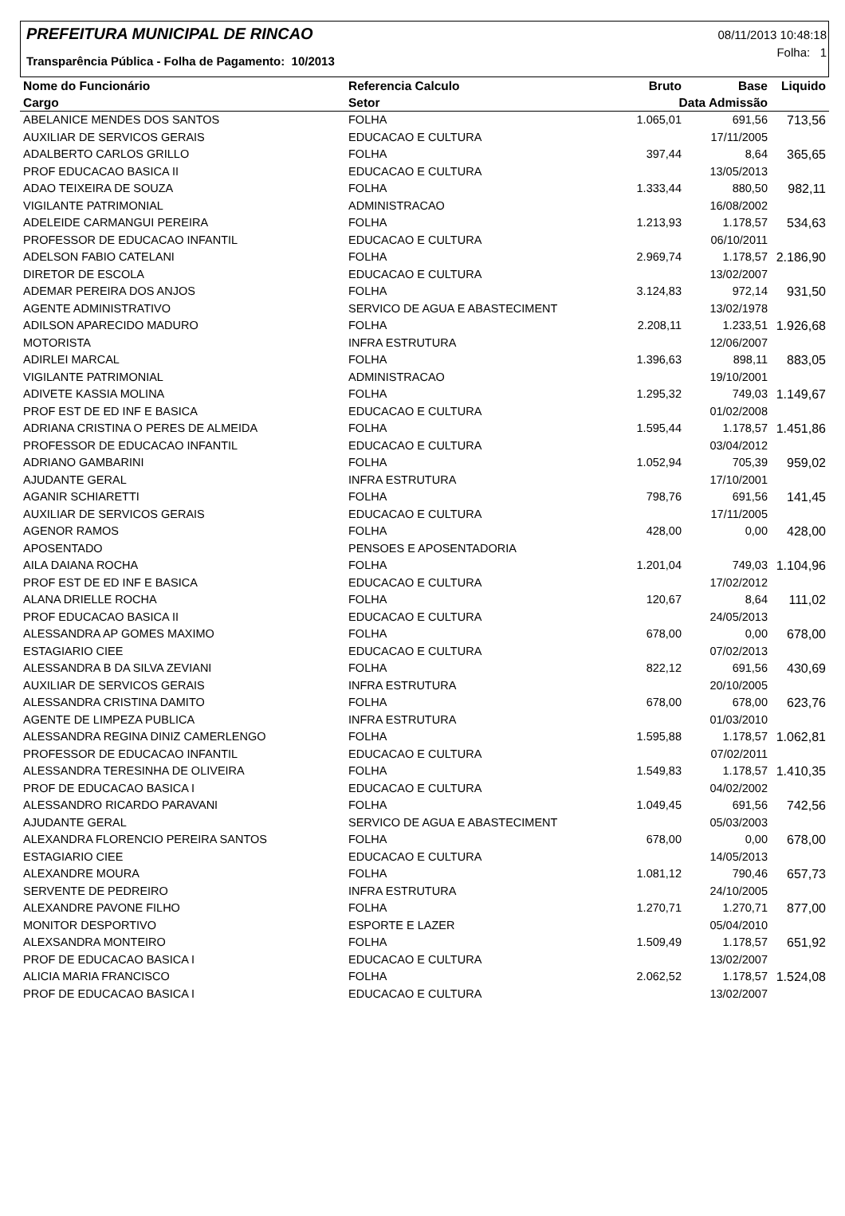PREFEITURA MUNICIPAL DE RINCAO
Transparência Pública - Folha de Pagamento: 10/2013
08/11/2013 10:48:18
Folha: 1
| Nome do Funcionário | Referencia Calculo | Bruto | Base | Liquido |
| --- | --- | --- | --- | --- |
| Cargo | Setor | Data Admissão | | |
| ABELANICE MENDES DOS SANTOS | FOLHA | 1.065,01 | 691,56 | 713,56 |
| AUXILIAR DE SERVICOS GERAIS | EDUCACAO E CULTURA | | 17/11/2005 | |
| ADALBERTO CARLOS GRILLO | FOLHA | 397,44 | 8,64 | 365,65 |
| PROF EDUCACAO BASICA II | EDUCACAO E CULTURA | | 13/05/2013 | |
| ADAO TEIXEIRA DE SOUZA | FOLHA | 1.333,44 | 880,50 | 982,11 |
| VIGILANTE PATRIMONIAL | ADMINISTRACAO | | 16/08/2002 | |
| ADELEIDE CARMANGUI PEREIRA | FOLHA | 1.213,93 | 1.178,57 | 534,63 |
| PROFESSOR DE EDUCACAO INFANTIL | EDUCACAO E CULTURA | | 06/10/2011 | |
| ADELSON FABIO CATELANI | FOLHA | 2.969,74 | 1.178,57 | 2.186,90 |
| DIRETOR DE ESCOLA | EDUCACAO E CULTURA | | 13/02/2007 | |
| ADEMAR PEREIRA DOS ANJOS | FOLHA | 3.124,83 | 972,14 | 931,50 |
| AGENTE ADMINISTRATIVO | SERVICO DE AGUA E ABASTECIMENT | | 13/02/1978 | |
| ADILSON APARECIDO MADURO | FOLHA | 2.208,11 | 1.233,51 | 1.926,68 |
| MOTORISTA | INFRA ESTRUTURA | | 12/06/2007 | |
| ADIRLEI MARCAL | FOLHA | 1.396,63 | 898,11 | 883,05 |
| VIGILANTE PATRIMONIAL | ADMINISTRACAO | | 19/10/2001 | |
| ADIVETE KASSIA MOLINA | FOLHA | 1.295,32 | 749,03 | 1.149,67 |
| PROF EST DE ED INF E BASICA | EDUCACAO E CULTURA | | 01/02/2008 | |
| ADRIANA CRISTINA O PERES DE ALMEIDA | FOLHA | 1.595,44 | 1.178,57 | 1.451,86 |
| PROFESSOR DE EDUCACAO INFANTIL | EDUCACAO E CULTURA | | 03/04/2012 | |
| ADRIANO GAMBARINI | FOLHA | 1.052,94 | 705,39 | 959,02 |
| AJUDANTE GERAL | INFRA ESTRUTURA | | 17/10/2001 | |
| AGANIR SCHIARETTI | FOLHA | 798,76 | 691,56 | 141,45 |
| AUXILIAR DE SERVICOS GERAIS | EDUCACAO E CULTURA | | 17/11/2005 | |
| AGENOR RAMOS | FOLHA | 428,00 | 0,00 | 428,00 |
| APOSENTADO | PENSOES E APOSENTADORIA | | | |
| AILA DAIANA ROCHA | FOLHA | 1.201,04 | 749,03 | 1.104,96 |
| PROF EST DE ED INF E BASICA | EDUCACAO E CULTURA | | 17/02/2012 | |
| ALANA DRIELLE ROCHA | FOLHA | 120,67 | 8,64 | 111,02 |
| PROF EDUCACAO BASICA II | EDUCACAO E CULTURA | | 24/05/2013 | |
| ALESSANDRA AP GOMES MAXIMO | FOLHA | 678,00 | 0,00 | 678,00 |
| ESTAGIARIO CIEE | EDUCACAO E CULTURA | | 07/02/2013 | |
| ALESSANDRA B DA SILVA ZEVIANI | FOLHA | 822,12 | 691,56 | 430,69 |
| AUXILIAR DE SERVICOS GERAIS | INFRA ESTRUTURA | | 20/10/2005 | |
| ALESSANDRA CRISTINA DAMITO | FOLHA | 678,00 | 678,00 | 623,76 |
| AGENTE DE LIMPEZA PUBLICA | INFRA ESTRUTURA | | 01/03/2010 | |
| ALESSANDRA REGINA DINIZ CAMERLENGO | FOLHA | 1.595,88 | 1.178,57 | 1.062,81 |
| PROFESSOR DE EDUCACAO INFANTIL | EDUCACAO E CULTURA | | 07/02/2011 | |
| ALESSANDRA TERESINHA DE OLIVEIRA | FOLHA | 1.549,83 | 1.178,57 | 1.410,35 |
| PROF DE EDUCACAO BASICA I | EDUCACAO E CULTURA | | 04/02/2002 | |
| ALESSANDRO RICARDO PARAVANI | FOLHA | 1.049,45 | 691,56 | 742,56 |
| AJUDANTE GERAL | SERVICO DE AGUA E ABASTECIMENT | | 05/03/2003 | |
| ALEXANDRA FLORENCIO PEREIRA SANTOS | FOLHA | 678,00 | 0,00 | 678,00 |
| ESTAGIARIO CIEE | EDUCACAO E CULTURA | | 14/05/2013 | |
| ALEXANDRE MOURA | FOLHA | 1.081,12 | 790,46 | 657,73 |
| SERVENTE DE PEDREIRO | INFRA ESTRUTURA | | 24/10/2005 | |
| ALEXANDRE PAVONE FILHO | FOLHA | 1.270,71 | 1.270,71 | 877,00 |
| MONITOR DESPORTIVO | ESPORTE E LAZER | | 05/04/2010 | |
| ALEXSANDRA MONTEIRO | FOLHA | 1.509,49 | 1.178,57 | 651,92 |
| PROF DE EDUCACAO BASICA I | EDUCACAO E CULTURA | | 13/02/2007 | |
| ALICIA MARIA FRANCISCO | FOLHA | 2.062,52 | 1.178,57 | 1.524,08 |
| PROF DE EDUCACAO BASICA I | EDUCACAO E CULTURA | | 13/02/2007 | |